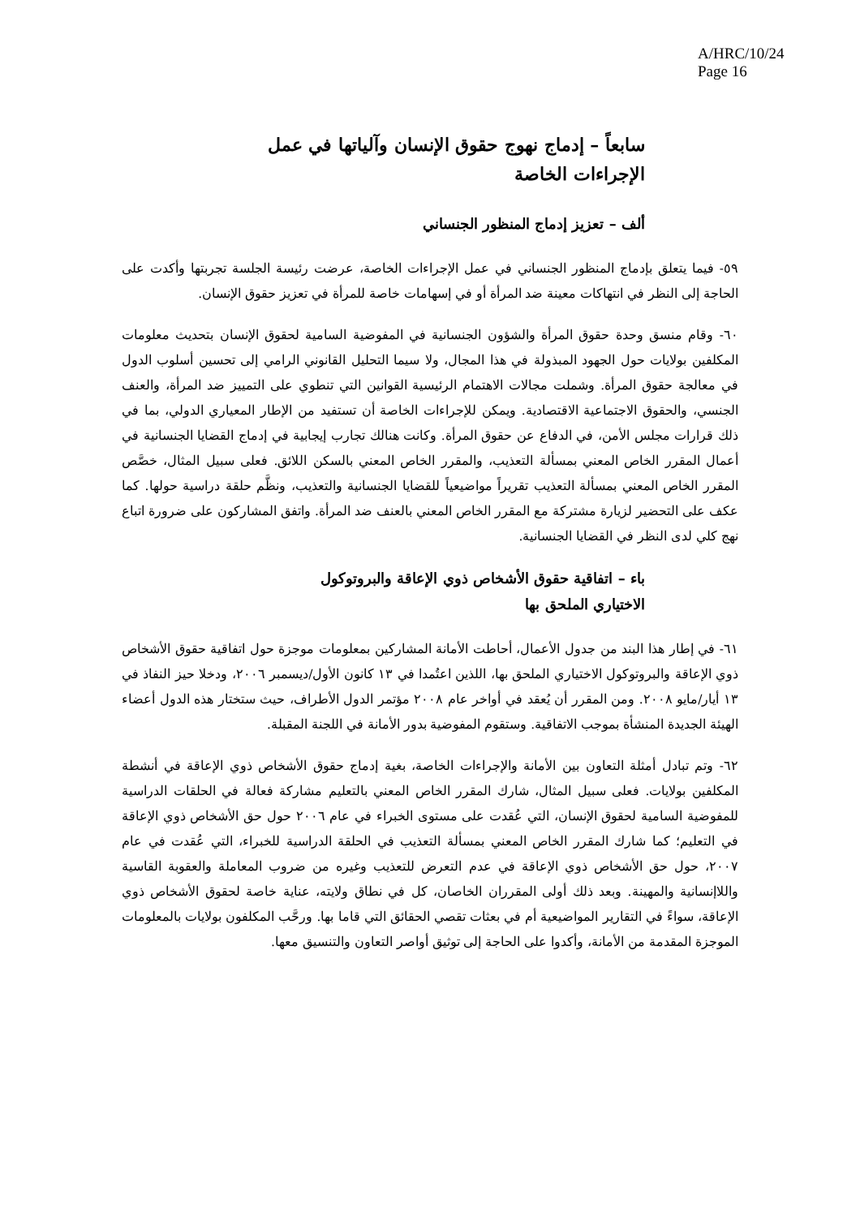A/HRC/10/24
Page 16
سابعاً – إدماج نهوج حقوق الإنسان وآلياتها في عمل
الإجراءات الخاصة
ألف – تعزيز إدماج المنظور الجنساني
٥٩- فيما يتعلق بإدماج المنظور الجنساني في عمل الإجراءات الخاصة، عرضت رئيسة الجلسة تجربتها وأكدت على الحاجة إلى النظر في انتهاكات معينة ضد المرأة أو في إسهامات خاصة للمرأة في تعزيز حقوق الإنسان.
٦٠- وقام منسق وحدة حقوق المرأة والشؤون الجنسانية في المفوضية السامية لحقوق الإنسان بتحديث معلومات المكلفين بولايات حول الجهود المبذولة في هذا المجال، ولا سيما التحليل القانوني الرامي إلى تحسين أسلوب الدول في معالجة حقوق المرأة. وشملت مجالات الاهتمام الرئيسية القوانين التي تنطوي على التمييز ضد المرأة، والعنف الجنسي، والحقوق الاجتماعية الاقتصادية. ويمكن للإجراءات الخاصة أن تستفيد من الإطار المعياري الدولي، بما في ذلك قرارات مجلس الأمن، في الدفاع عن حقوق المرأة. وكانت هنالك تجارب إيجابية في إدماج القضايا الجنسانية في أعمال المقرر الخاص المعني بمسألة التعذيب، والمقرر الخاص المعني بالسكن اللائق. فعلى سبيل المثال، خصَّص المقرر الخاص المعني بمسألة التعذيب تقريراً مواضيعياً للقضايا الجنسانية والتعذيب، ونظَّم حلقة دراسية حولها. كما عكف على التحضير لزيارة مشتركة مع المقرر الخاص المعني بالعنف ضد المرأة. واتفق المشاركون على ضرورة اتباع نهج كلي لدى النظر في القضايا الجنسانية.
باء – اتفاقية حقوق الأشخاص ذوي الإعاقة والبروتوكول
الاختياري الملحق بها
٦١- في إطار هذا البند من جدول الأعمال، أحاطت الأمانة المشاركين بمعلومات موجزة حول اتفاقية حقوق الأشخاص ذوي الإعاقة والبروتوكول الاختياري الملحق بها، اللذين اعتُمدا في ١٣ كانون الأول/ديسمبر ٢٠٠٦، ودخلا حيز النفاذ في ١٣ أيار/مايو ٢٠٠٨. ومن المقرر أن يُعقد في أواخر عام ٢٠٠٨ مؤتمر الدول الأطراف، حيث ستختار هذه الدول أعضاء الهيئة الجديدة المنشأة بموجب الاتفاقية. وستقوم المفوضية بدور الأمانة في اللجنة المقبلة.
٦٢- وتم تبادل أمثلة التعاون بين الأمانة والإجراءات الخاصة، بغية إدماج حقوق الأشخاص ذوي الإعاقة في أنشطة المكلفين بولايات. فعلى سبيل المثال، شارك المقرر الخاص المعني بالتعليم مشاركة فعالة في الحلقات الدراسية للمفوضية السامية لحقوق الإنسان، التي عُقدت على مستوى الخبراء في عام ٢٠٠٦ حول حق الأشخاص ذوي الإعاقة في التعليم؛ كما شارك المقرر الخاص المعني بمسألة التعذيب في الحلقة الدراسية للخبراء، التي عُقدت في عام ٢٠٠٧، حول حق الأشخاص ذوي الإعاقة في عدم التعرض للتعذيب وغيره من ضروب المعاملة والعقوبة القاسية واللاإنسانية والمهينة. وبعد ذلك أولى المقرران الخاصان، كل في نطاق ولايته، عناية خاصة لحقوق الأشخاص ذوي الإعاقة، سواءً في التقارير المواضيعية أم في بعثات تقصي الحقائق التي قاما بها. ورحَّب المكلفون بولايات بالمعلومات الموجزة المقدمة من الأمانة، وأكدوا على الحاجة إلى توثيق أواصر التعاون والتنسيق معها.